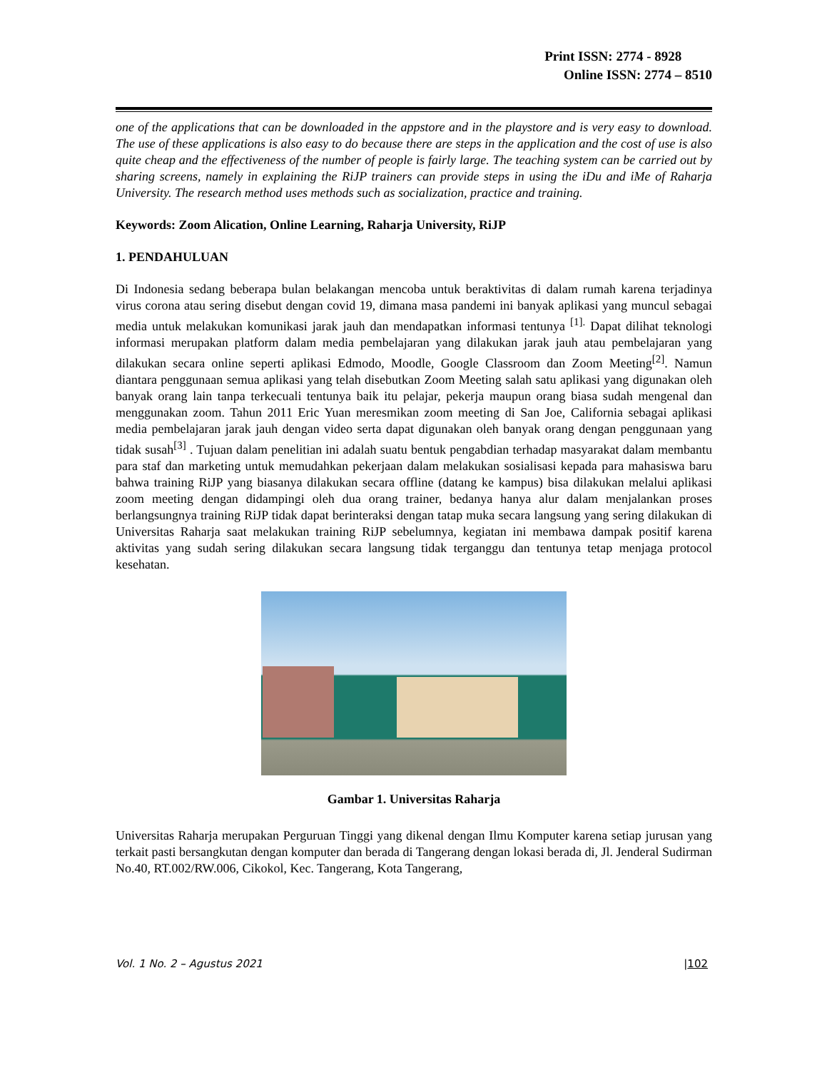Print ISSN: 2774 - 8928
Online ISSN: 2774 – 8510
one of the applications that can be downloaded in the appstore and in the playstore and is very easy to download. The use of these applications is also easy to do because there are steps in the application and the cost of use is also quite cheap and the effectiveness of the number of people is fairly large. The teaching system can be carried out by sharing screens, namely in explaining the RiJP trainers can provide steps in using the iDu and iMe of Raharja University. The research method uses methods such as socialization, practice and training.
Keywords: Zoom Alication, Online Learning, Raharja University, RiJP
1. PENDAHULUAN
Di Indonesia sedang beberapa bulan belakangan mencoba untuk beraktivitas di dalam rumah karena terjadinya virus corona atau sering disebut dengan covid 19, dimana masa pandemi ini banyak aplikasi yang muncul sebagai media untuk melakukan komunikasi jarak jauh dan mendapatkan informasi tentunya <sup>[1].</sup> Dapat dilihat teknologi informasi merupakan platform dalam media pembelajaran yang dilakukan jarak jauh atau pembelajaran yang dilakukan secara online seperti aplikasi Edmodo, Moodle, Google Classroom dan Zoom Meeting<sup>[2]</sup>. Namun diantara penggunaan semua aplikasi yang telah disebutkan Zoom Meeting salah satu aplikasi yang digunakan oleh banyak orang lain tanpa terkecuali tentunya baik itu pelajar, pekerja maupun orang biasa sudah mengenal dan menggunakan zoom. Tahun 2011 Eric Yuan meresmikan zoom meeting di San Joe, California sebagai aplikasi media pembelajaran jarak jauh dengan video serta dapat digunakan oleh banyak orang dengan penggunaan yang tidak susah<sup>[3]</sup> . Tujuan dalam penelitian ini adalah suatu bentuk pengabdian terhadap masyarakat dalam membantu para staf dan marketing untuk memudahkan pekerjaan dalam melakukan sosialisasi kepada para mahasiswa baru bahwa training RiJP yang biasanya dilakukan secara offline (datang ke kampus) bisa dilakukan melalui aplikasi zoom meeting dengan didampingi oleh dua orang trainer, bedanya hanya alur dalam menjalankan proses berlangsungnya training RiJP tidak dapat berinteraksi dengan tatap muka secara langsung yang sering dilakukan di Universitas Raharja saat melakukan training RiJP sebelumnya, kegiatan ini membawa dampak positif karena aktivitas yang sudah sering dilakukan secara langsung tidak terganggu dan tentunya tetap menjaga protocol kesehatan.
Gambar 1. Universitas Raharja
Universitas Raharja merupakan Perguruan Tinggi yang dikenal dengan Ilmu Komputer karena setiap jurusan yang terkait pasti bersangkutan dengan komputer dan berada di Tangerang dengan lokasi berada di, Jl. Jenderal Sudirman No.40, RT.002/RW.006, Cikokol, Kec. Tangerang, Kota Tangerang,
Vol. 1 No. 2 – Agustus 2021 |102